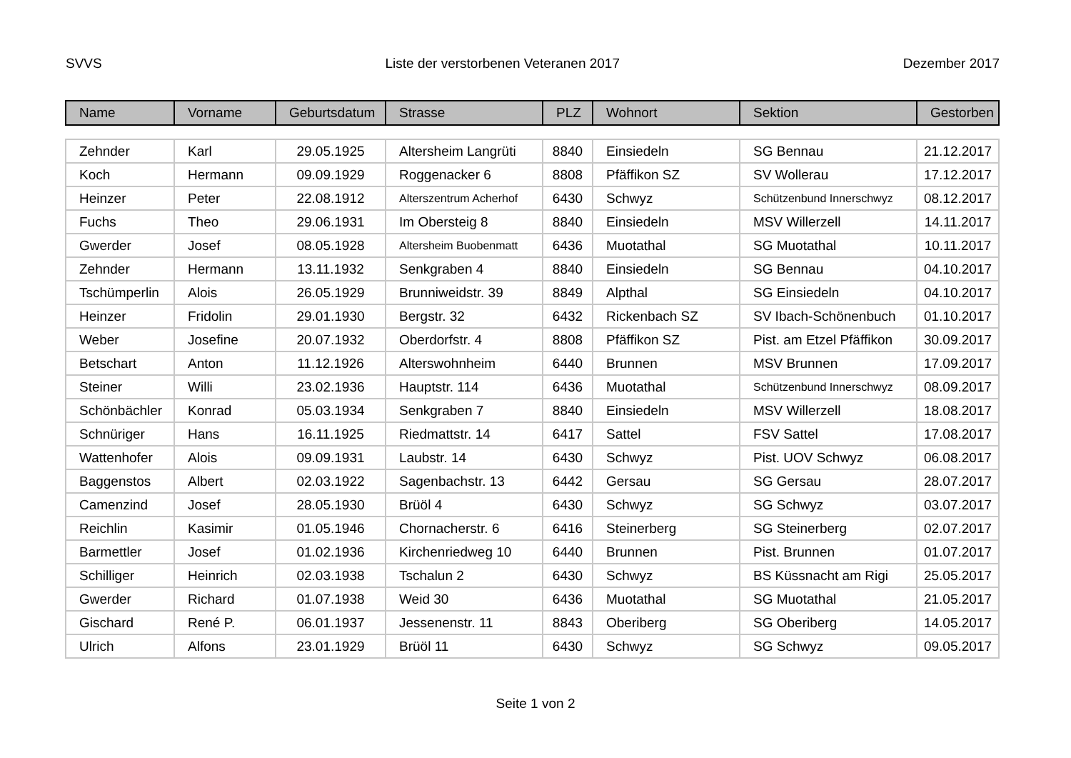SVVS Liste der verstorbenen Veteranen 2017 Dezember 2017
| Name | Vorname | Geburtsdatum | Strasse | PLZ | Wohnort | Sektion | Gestorben |
| --- | --- | --- | --- | --- | --- | --- | --- |
| Zehnder | Karl | 29.05.1925 | Altersheim Langrüti | 8840 | Einsiedeln | SG Bennau | 21.12.2017 |
| Koch | Hermann | 09.09.1929 | Roggenacker 6 | 8808 | Pfäffikon SZ | SV Wollerau | 17.12.2017 |
| Heinzer | Peter | 22.08.1912 | Alterszentrum Acherhof | 6430 | Schwyz | Schützenbund Innerschwyz | 08.12.2017 |
| Fuchs | Theo | 29.06.1931 | Im Obersteig 8 | 8840 | Einsiedeln | MSV Willerzell | 14.11.2017 |
| Gwerder | Josef | 08.05.1928 | Altersheim Buobenmatt | 6436 | Muotathal | SG Muotathal | 10.11.2017 |
| Zehnder | Hermann | 13.11.1932 | Senkgraben 4 | 8840 | Einsiedeln | SG Bennau | 04.10.2017 |
| Tschümperlin | Alois | 26.05.1929 | Brunniweidstr. 39 | 8849 | Alpthal | SG Einsiedeln | 04.10.2017 |
| Heinzer | Fridolin | 29.01.1930 | Bergstr. 32 | 6432 | Rickenbach SZ | SV Ibach-Schönenbuch | 01.10.2017 |
| Weber | Josefine | 20.07.1932 | Oberdorfstr. 4 | 8808 | Pfäffikon SZ | Pist. am Etzel Pfäffikon | 30.09.2017 |
| Betschart | Anton | 11.12.1926 | Alterswohnheim | 6440 | Brunnen | MSV Brunnen | 17.09.2017 |
| Steiner | Willi | 23.02.1936 | Hauptstr. 114 | 6436 | Muotathal | Schützenbund Innerschwyz | 08.09.2017 |
| Schönbächler | Konrad | 05.03.1934 | Senkgraben 7 | 8840 | Einsiedeln | MSV Willerzell | 18.08.2017 |
| Schnüriger | Hans | 16.11.1925 | Riedmattstr. 14 | 6417 | Sattel | FSV Sattel | 17.08.2017 |
| Wattenhofer | Alois | 09.09.1931 | Laubstr. 14 | 6430 | Schwyz | Pist. UOV Schwyz | 06.08.2017 |
| Baggenstos | Albert | 02.03.1922 | Sagenbachstr. 13 | 6442 | Gersau | SG Gersau | 28.07.2017 |
| Camenzind | Josef | 28.05.1930 | Brüöl 4 | 6430 | Schwyz | SG Schwyz | 03.07.2017 |
| Reichlin | Kasimir | 01.05.1946 | Chornacherstr. 6 | 6416 | Steinerberg | SG Steinerberg | 02.07.2017 |
| Barmettler | Josef | 01.02.1936 | Kirchenriedweg 10 | 6440 | Brunnen | Pist. Brunnen | 01.07.2017 |
| Schilliger | Heinrich | 02.03.1938 | Tschalun 2 | 6430 | Schwyz | BS Küssnacht am Rigi | 25.05.2017 |
| Gwerder | Richard | 01.07.1938 | Weid 30 | 6436 | Muotathal | SG Muotathal | 21.05.2017 |
| Gischard | René P. | 06.01.1937 | Jessenenstr. 11 | 8843 | Oberiberg | SG Oberiberg | 14.05.2017 |
| Ulrich | Alfons | 23.01.1929 | Brüöl 11 | 6430 | Schwyz | SG Schwyz | 09.05.2017 |
Seite 1 von 2